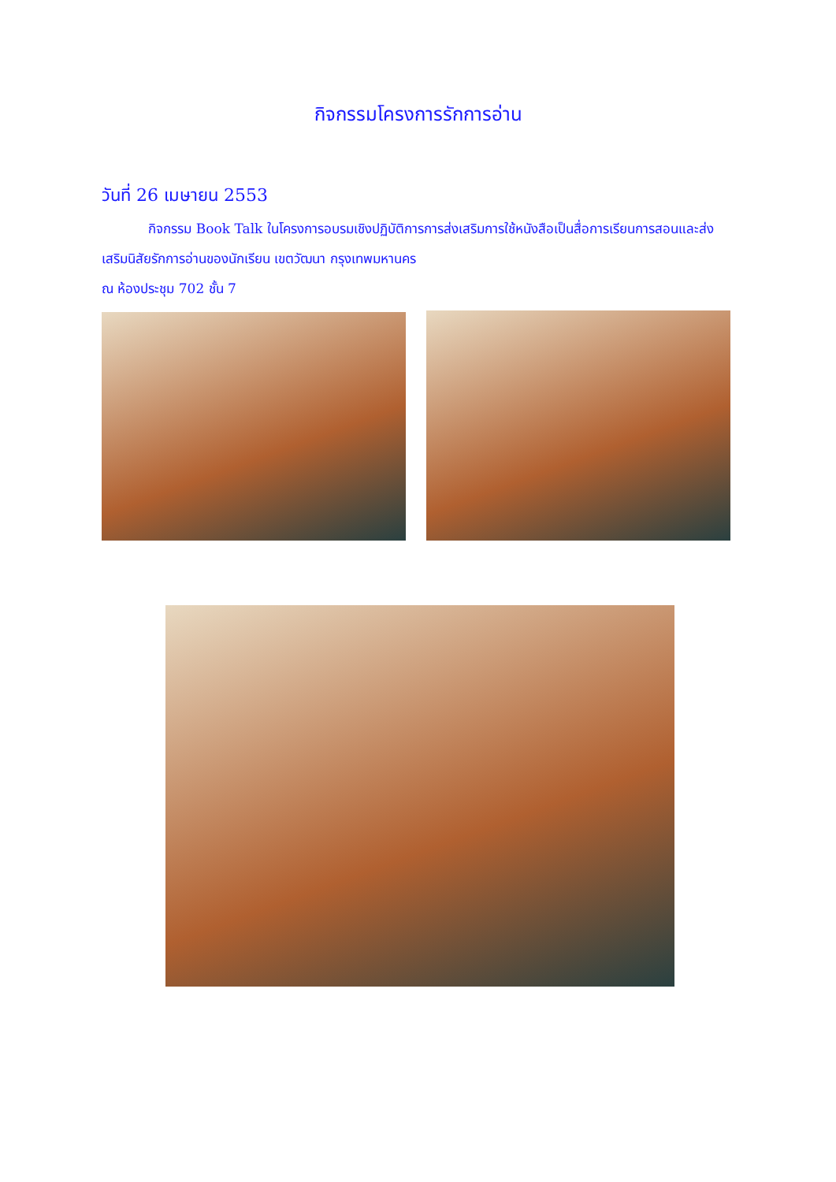กิจกรรมโครงการรักการอ่าน
วันที่ 26 เมษายน 2553
กิจกรรม Book Talk ในโครงการอบรมเชิงปฏิบัติการการส่งเสริมการใช้หนังสือเป็นสื่อการเรียนการสอนและส่งเสริมนิสัยรักการอ่านของนักเรียน เขตวัฒนา กรุงเทพมหานคร
ณ ห้องประชุม 702 ชั้น 7